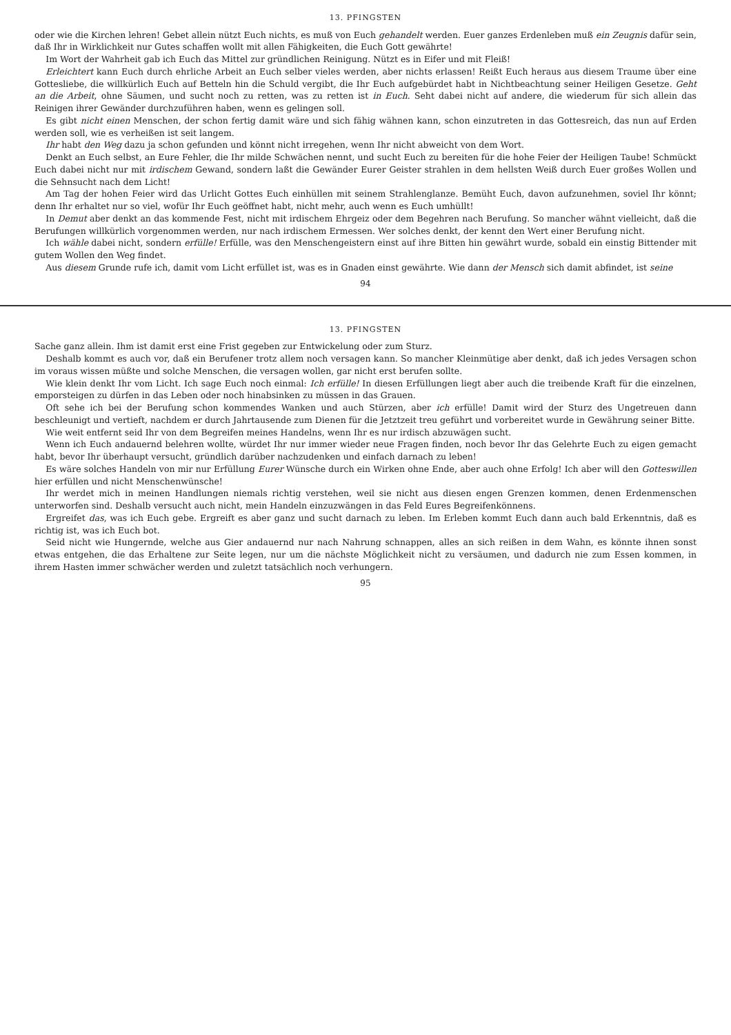13. PFINGSTEN
oder wie die Kirchen lehren! Gebet allein nützt Euch nichts, es muß von Euch gehandelt werden. Euer ganzes Erdenleben muß ein Zeugnis dafür sein, daß Ihr in Wirklichkeit nur Gutes schaffen wollt mit allen Fähigkeiten, die Euch Gott gewährte!
Im Wort der Wahrheit gab ich Euch das Mittel zur gründlichen Reinigung. Nützt es in Eifer und mit Fleiß!
Erleichtert kann Euch durch ehrliche Arbeit an Euch selber vieles werden, aber nichts erlassen! Reißt Euch heraus aus diesem Traume über eine Gottesliebe, die willkürlich Euch auf Betteln hin die Schuld vergibt, die Ihr Euch aufgebürdet habt in Nichtbeachtung seiner Heiligen Gesetze. Geht an die Arbeit, ohne Säumen, und sucht noch zu retten, was zu retten ist in Euch. Seht dabei nicht auf andere, die wiederum für sich allein das Reinigen ihrer Gewänder durchzuführen haben, wenn es gelingen soll.
Es gibt nicht einen Menschen, der schon fertig damit wäre und sich fähig wähnen kann, schon einzutreten in das Gottesreich, das nun auf Erden werden soll, wie es verheißen ist seit langem.
Ihr habt den Weg dazu ja schon gefunden und könnt nicht irregehen, wenn Ihr nicht abweicht von dem Wort.
Denkt an Euch selbst, an Eure Fehler, die Ihr milde Schwächen nennt, und sucht Euch zu bereiten für die hohe Feier der Heiligen Taube! Schmückt Euch dabei nicht nur mit irdischem Gewand, sondern laßt die Gewänder Eurer Geister strahlen in dem hellsten Weiß durch Euer großes Wollen und die Sehnsucht nach dem Licht!
Am Tag der hohen Feier wird das Urlicht Gottes Euch einhüllen mit seinem Strahlenglanze. Bemüht Euch, davon aufzunehmen, soviel Ihr könnt; denn Ihr erhaltet nur so viel, wofür Ihr Euch geöffnet habt, nicht mehr, auch wenn es Euch umhüllt!
In Demut aber denkt an das kommende Fest, nicht mit irdischem Ehrgeiz oder dem Begehren nach Berufung. So mancher wähnt vielleicht, daß die Berufungen willkürlich vorgenommen werden, nur nach irdischem Ermessen. Wer solches denkt, der kennt den Wert einer Berufung nicht.
Ich wähle dabei nicht, sondern erfülle! Erfülle, was den Menschengeistern einst auf ihre Bitten hin gewährt wurde, sobald ein einstig Bittender mit gutem Wollen den Weg findet.
Aus diesem Grunde rufe ich, damit vom Licht erfüllet ist, was es in Gnaden einst gewährte. Wie dann der Mensch sich damit abfindet, ist seine
94
13. PFINGSTEN
Sache ganz allein. Ihm ist damit erst eine Frist gegeben zur Entwickelung oder zum Sturz.
Deshalb kommt es auch vor, daß ein Berufener trotz allem noch versagen kann. So mancher Kleinmütige aber denkt, daß ich jedes Versagen schon im voraus wissen müßte und solche Menschen, die versagen wollen, gar nicht erst berufen sollte.
Wie klein denkt Ihr vom Licht. Ich sage Euch noch einmal: Ich erfülle! In diesen Erfüllungen liegt aber auch die treibende Kraft für die einzelnen, emporsteigen zu dürfen in das Leben oder noch hinabsinken zu müssen in das Grauen.
Oft sehe ich bei der Berufung schon kommendes Wanken und auch Stürzen, aber ich erfülle! Damit wird der Sturz des Ungetreuen dann beschleunigt und vertieft, nachdem er durch Jahrtausende zum Dienen für die Jetztzeit treu geführt und vorbereitet wurde in Gewährung seiner Bitte.
Wie weit entfernt seid Ihr von dem Begreifen meines Handelns, wenn Ihr es nur irdisch abzuwägen sucht.
Wenn ich Euch andauernd belehren wollte, würdet Ihr nur immer wieder neue Fragen finden, noch bevor Ihr das Gelehrte Euch zu eigen gemacht habt, bevor Ihr überhaupt versucht, gründlich darüber nachzudenken und einfach darnach zu leben!
Es wäre solches Handeln von mir nur Erfüllung Eurer Wünsche durch ein Wirken ohne Ende, aber auch ohne Erfolg! Ich aber will den Gotteswillen hier erfüllen und nicht Menschenwünsche!
Ihr werdet mich in meinen Handlungen niemals richtig verstehen, weil sie nicht aus diesen engen Grenzen kommen, denen Erdenmenschen unterworfen sind. Deshalb versucht auch nicht, mein Handeln einzuzwängen in das Feld Eures Begreifenkönnens.
Ergreifet das, was ich Euch gebe. Ergreift es aber ganz und sucht darnach zu leben. Im Erleben kommt Euch dann auch bald Erkenntnis, daß es richtig ist, was ich Euch bot.
Seid nicht wie Hungernde, welche aus Gier andauernd nur nach Nahrung schnappen, alles an sich reißen in dem Wahn, es könnte ihnen sonst etwas entgehen, die das Erhaltene zur Seite legen, nur um die nächste Möglichkeit nicht zu versäumen, und dadurch nie zum Essen kommen, in ihrem Hasten immer schwächer werden und zuletzt tatsächlich noch verhungern.
95